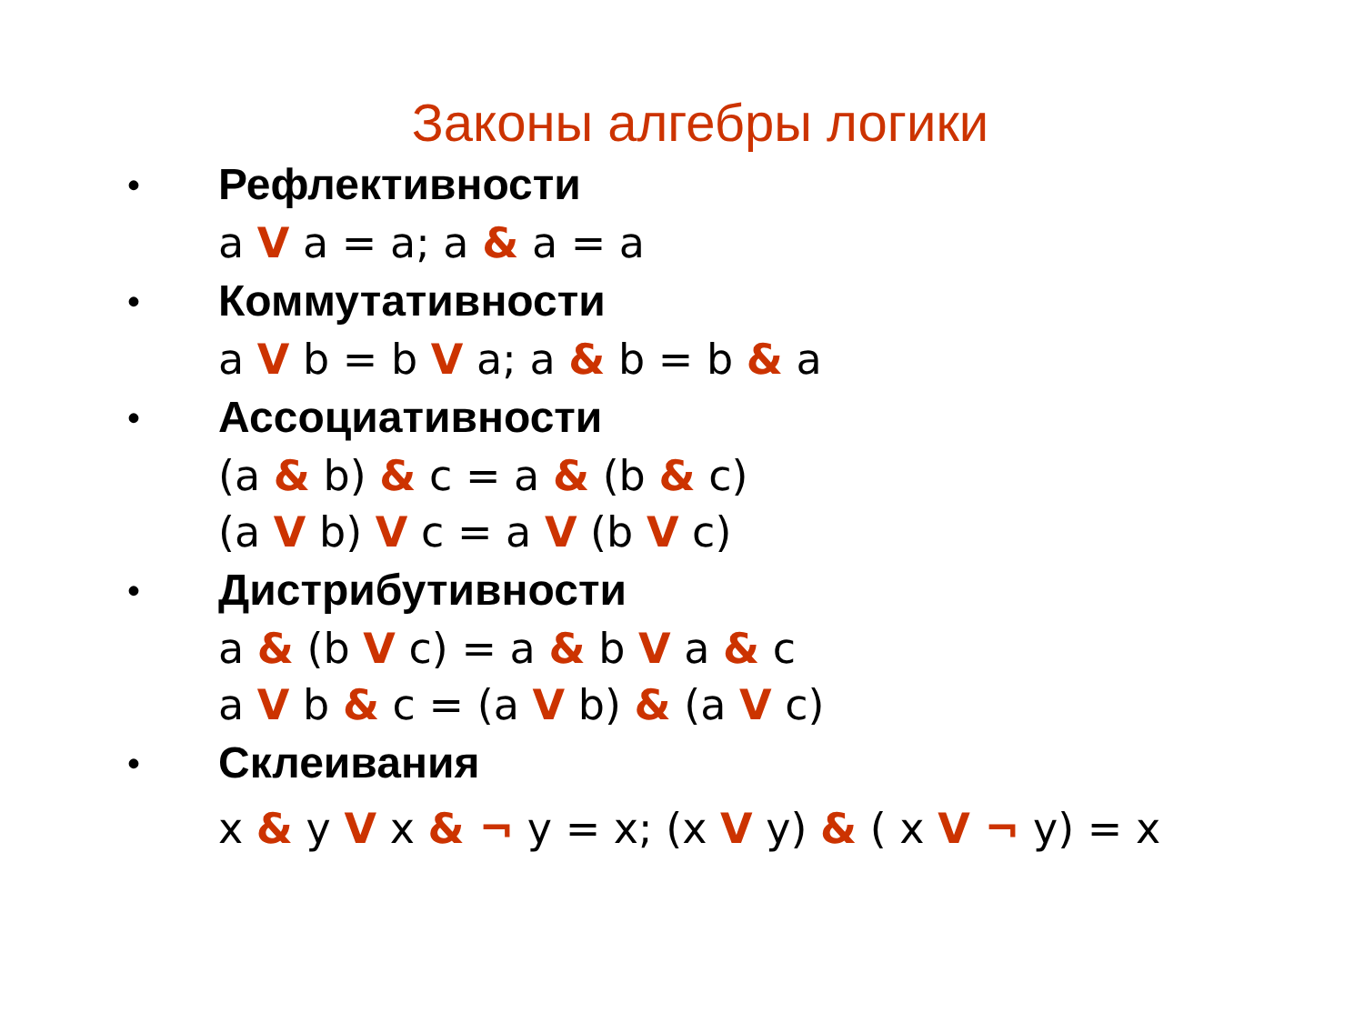Законы алгебры логики
•
Рефлективности
a V a = a; a & a = a
•
Коммутативности
a V b = b V a; a & b = b & a
•
Ассоциативности
(a & b) & c = a & (b & c)
(a V b) V c = a V (b V c)
•
Дистрибутивности
a & (b V c) = a & b V a & c
a V b & c = (a V b) & (a V c)
•
Склеивания
x & y V x & ¬ y = x; (x V y) & ( x V ¬ y) = x